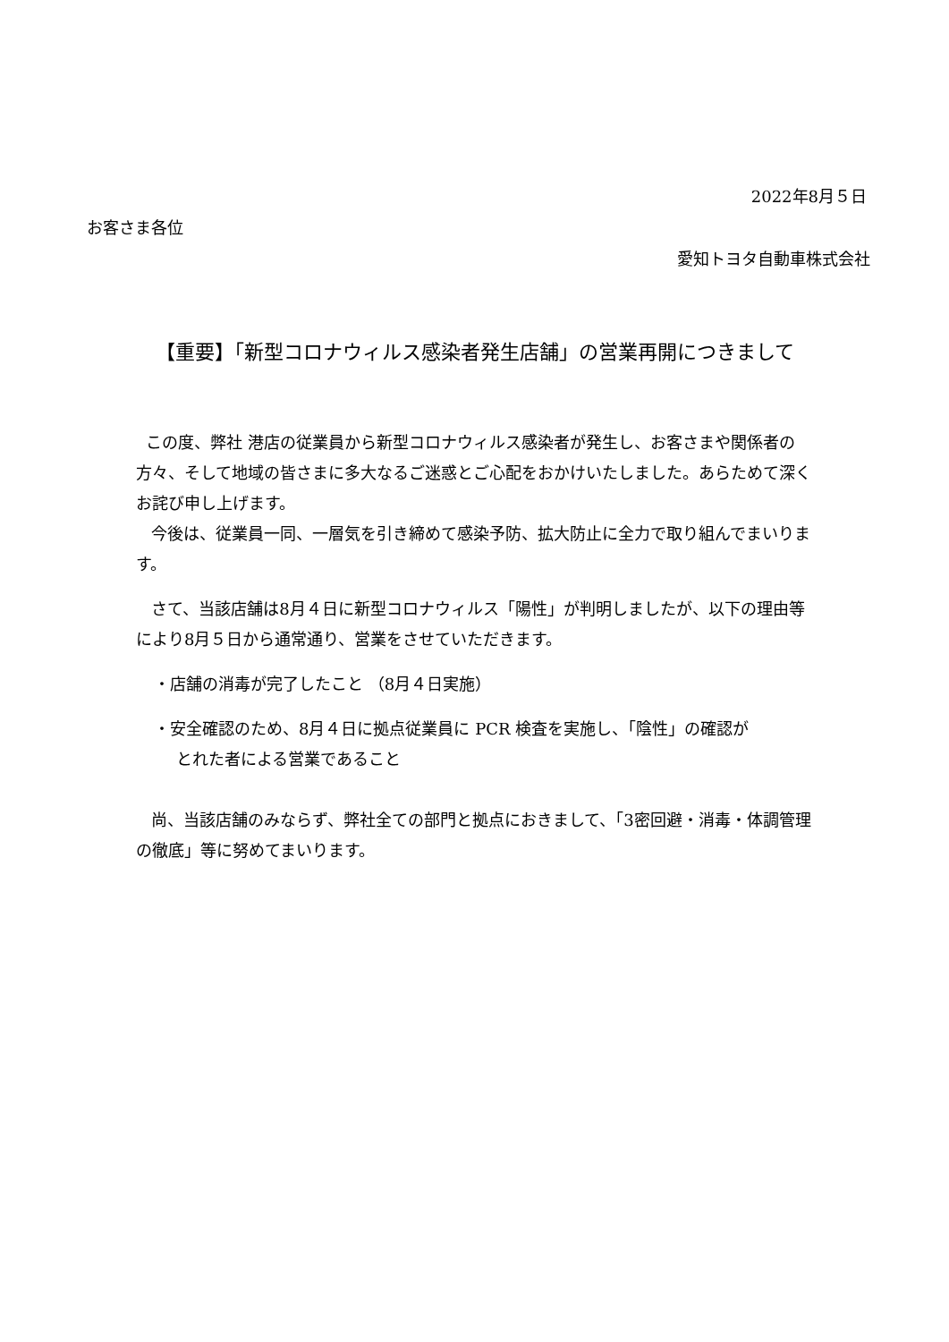2022年8月５日
お客さま各位
愛知トヨタ自動車株式会社
【重要】「新型コロナウィルス感染者発生店舗」の営業再開につきまして
この度、弊社 港店の従業員から新型コロナウィルス感染者が発生し、お客さまや関係者の方々、そして地域の皆さまに多大なるご迷惑とご心配をおかけいたしました。あらためて深くお詫び申し上げます。
今後は、従業員一同、一層気を引き締めて感染予防、拡大防止に全力で取り組んでまいります。
さて、当該店舗は8月４日に新型コロナウィルス「陽性」が判明しましたが、以下の理由等により8月５日から通常通り、営業をさせていただきます。
・店舗の消毒が完了したこと （8月４日実施）
・安全確認のため、8月４日に拠点従業員に PCR 検査を実施し、「陰性」の確認が
とれた者による営業であること
尚、当該店舗のみならず、弊社全ての部門と拠点におきまして、「3密回避・消毒・体調管理の徹底」等に努めてまいります。